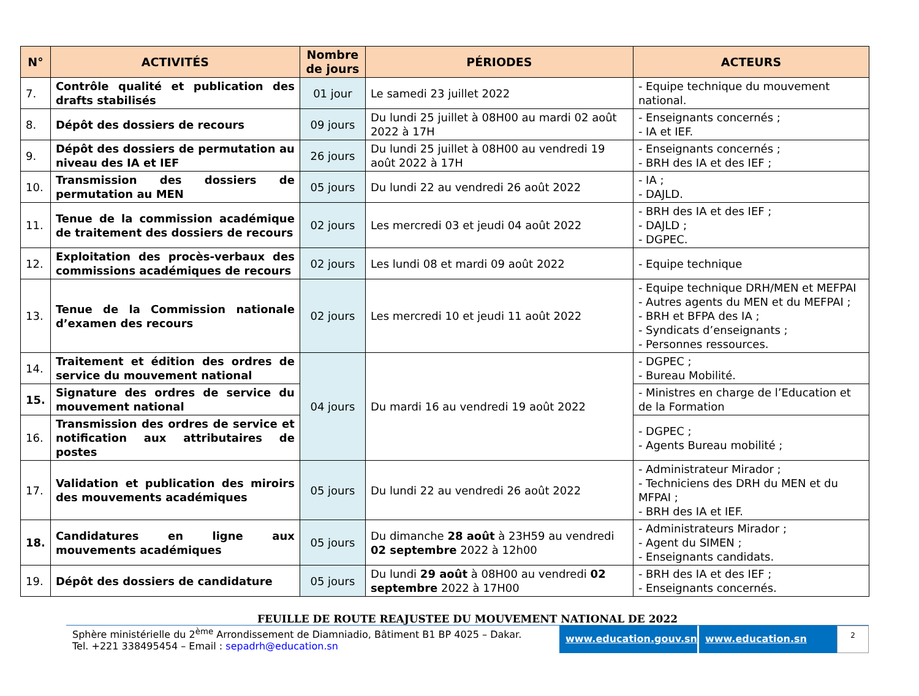| N° | ACTIVITÉS | Nombre de jours | PÉRIODES | ACTEURS |
| --- | --- | --- | --- | --- |
| 7. | Contrôle qualité et publication des drafts stabilisés | 01 jour | Le samedi 23 juillet 2022 | - Equipe technique du mouvement national. |
| 8. | Dépôt des dossiers de recours | 09 jours | Du lundi 25 juillet à 08H00 au mardi 02 août 2022 à 17H | - Enseignants concernés ; - IA et IEF. |
| 9. | Dépôt des dossiers de permutation au niveau des IA et IEF | 26 jours | Du lundi 25 juillet à 08H00 au vendredi 19 août 2022 à 17H | - Enseignants concernés ; - BRH des IA et des IEF ; |
| 10. | Transmission des dossiers de permutation au MEN | 05 jours | Du lundi 22 au vendredi 26 août 2022 | - IA ; - DAJLD. |
| 11. | Tenue de la commission académique de traitement des dossiers de recours | 02 jours | Les mercredi 03 et jeudi 04 août 2022 | - BRH des IA et des IEF ; - DAJLD ; - DGPEC. |
| 12. | Exploitation des procès-verbaux des commissions académiques de recours | 02 jours | Les lundi 08 et mardi 09 août 2022 | - Equipe technique |
| 13. | Tenue de la Commission nationale d’examen des recours | 02 jours | Les mercredi 10 et jeudi 11 août 2022 | - Equipe technique DRH/MEN et MEFPAI - Autres agents du MEN et du MEFPAI ; - BRH et BFPA des IA ; - Syndicats d’enseignants ; - Personnes ressources. |
| 14. | Traitement et édition des ordres de service du mouvement national | 04 jours | Du mardi 16 au vendredi 19 août 2022 | - DGPEC ; - Bureau Mobilité. |
| 15. | Signature des ordres de service du mouvement national | | | - Ministres en charge de l’Education et de la Formation |
| 16. | Transmission des ordres de service et notification aux attributaires de postes | | | - DGPEC ; - Agents Bureau mobilité ; |
| 17. | Validation et publication des miroirs des mouvements académiques | 05 jours | Du lundi 22 au vendredi 26 août 2022 | - Administrateur Mirador ; - Techniciens des DRH du MEN et du MFPAI ; - BRH des IA et IEF. |
| 18. | Candidatures en ligne aux mouvements académiques | 05 jours | Du dimanche 28 août à 23H59 au vendredi 02 septembre 2022 à 12h00 | - Administrateurs Mirador ; - Agent du SIMEN ; - Enseignants candidats. |
| 19. | Dépôt des dossiers de candidature | 05 jours | Du lundi 29 août à 08H00 au vendredi 02 septembre 2022 à 17H00 | - BRH des IA et des IEF ; - Enseignants concernés. |
FEUILLE DE ROUTE REAJUSTEE DU MOUVEMENT NATIONAL DE 2022
Sphère ministérielle du 2<sup>ème</sup> Arrondissement de Diamniadio, Bâtiment B1 BP 4025 – Dakar.
Tel. +221 338495454 – Email : sepadrh@education.sn
www.education.gouv.sn www.education.sn
2